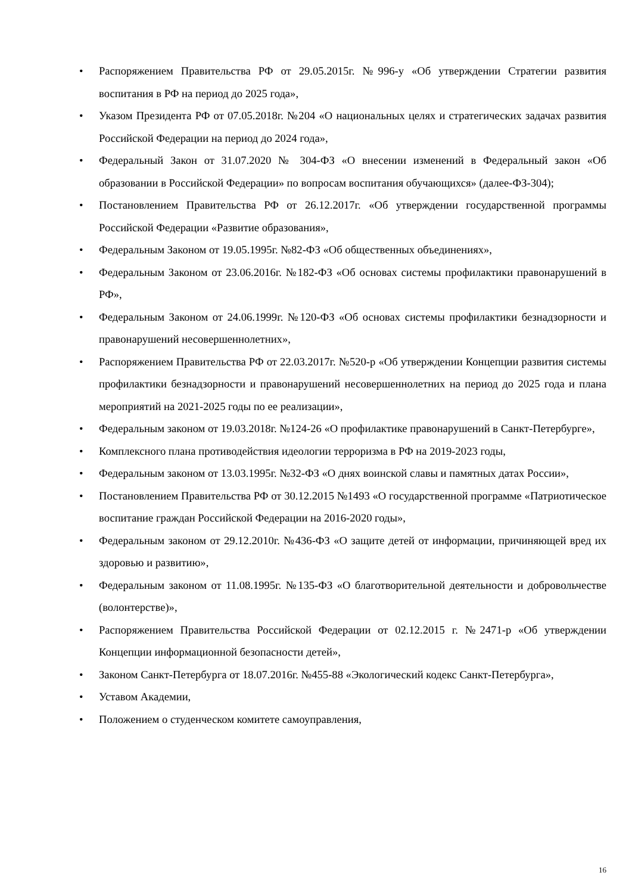• Распоряжением Правительства РФ от 29.05.2015г. №996-у «Об утверждении Стратегии развития воспитания в РФ на период до 2025 года»,
• Указом Президента РФ от 07.05.2018г. №204 «О национальных целях и стратегических задачах развития Российской Федерации на период до 2024 года»,
• Федеральный Закон от 31.07.2020 № 304-ФЗ «О внесении изменений в Федеральный закон «Об образовании в Российской Федерации» по вопросам воспитания обучающихся» (далее-ФЗ-304);
• Постановлением Правительства РФ от 26.12.2017г. «Об утверждении государственной программы Российской Федерации «Развитие образования»,
• Федеральным Законом от 19.05.1995г. №82-ФЗ «Об общественных объединениях»,
• Федеральным Законом от 23.06.2016г. №182-ФЗ «Об основах системы профилактики правонарушений в РФ»,
• Федеральным Законом от 24.06.1999г. №120-ФЗ «Об основах системы профилактики безнадзорности и правонарушений несовершеннолетних»,
• Распоряжением Правительства РФ от 22.03.2017г. №520-р «Об утверждении Концепции развития системы профилактики безнадзорности и правонарушений несовершеннолетних на период до 2025 года и плана мероприятий на 2021-2025 годы по ее реализации»,
• Федеральным законом от 19.03.2018г. №124-26 «О профилактике правонарушений в Санкт-Петербурге»,
• Комплексного плана противодействия идеологии терроризма в РФ на 2019-2023 годы,
• Федеральным законом от 13.03.1995г. №32-ФЗ «О днях воинской славы и памятных датах России»,
• Постановлением Правительства РФ от 30.12.2015 №1493 «О государственной программе «Патриотическое воспитание граждан Российской Федерации на 2016-2020 годы»,
• Федеральным законом от 29.12.2010г. №436-ФЗ «О защите детей от информации, причиняющей вред их здоровью и развитию»,
• Федеральным законом от 11.08.1995г. №135-ФЗ «О благотворительной деятельности и добровольчестве (волонтерстве)»,
• Распоряжением Правительства Российской Федерации от 02.12.2015 г. №2471-р «Об утверждении Концепции информационной безопасности детей»,
• Законом Санкт-Петербурга от 18.07.2016г. №455-88 «Экологический кодекс Санкт-Петербурга»,
• Уставом Академии,
• Положением о студенческом комитете самоуправления,
16